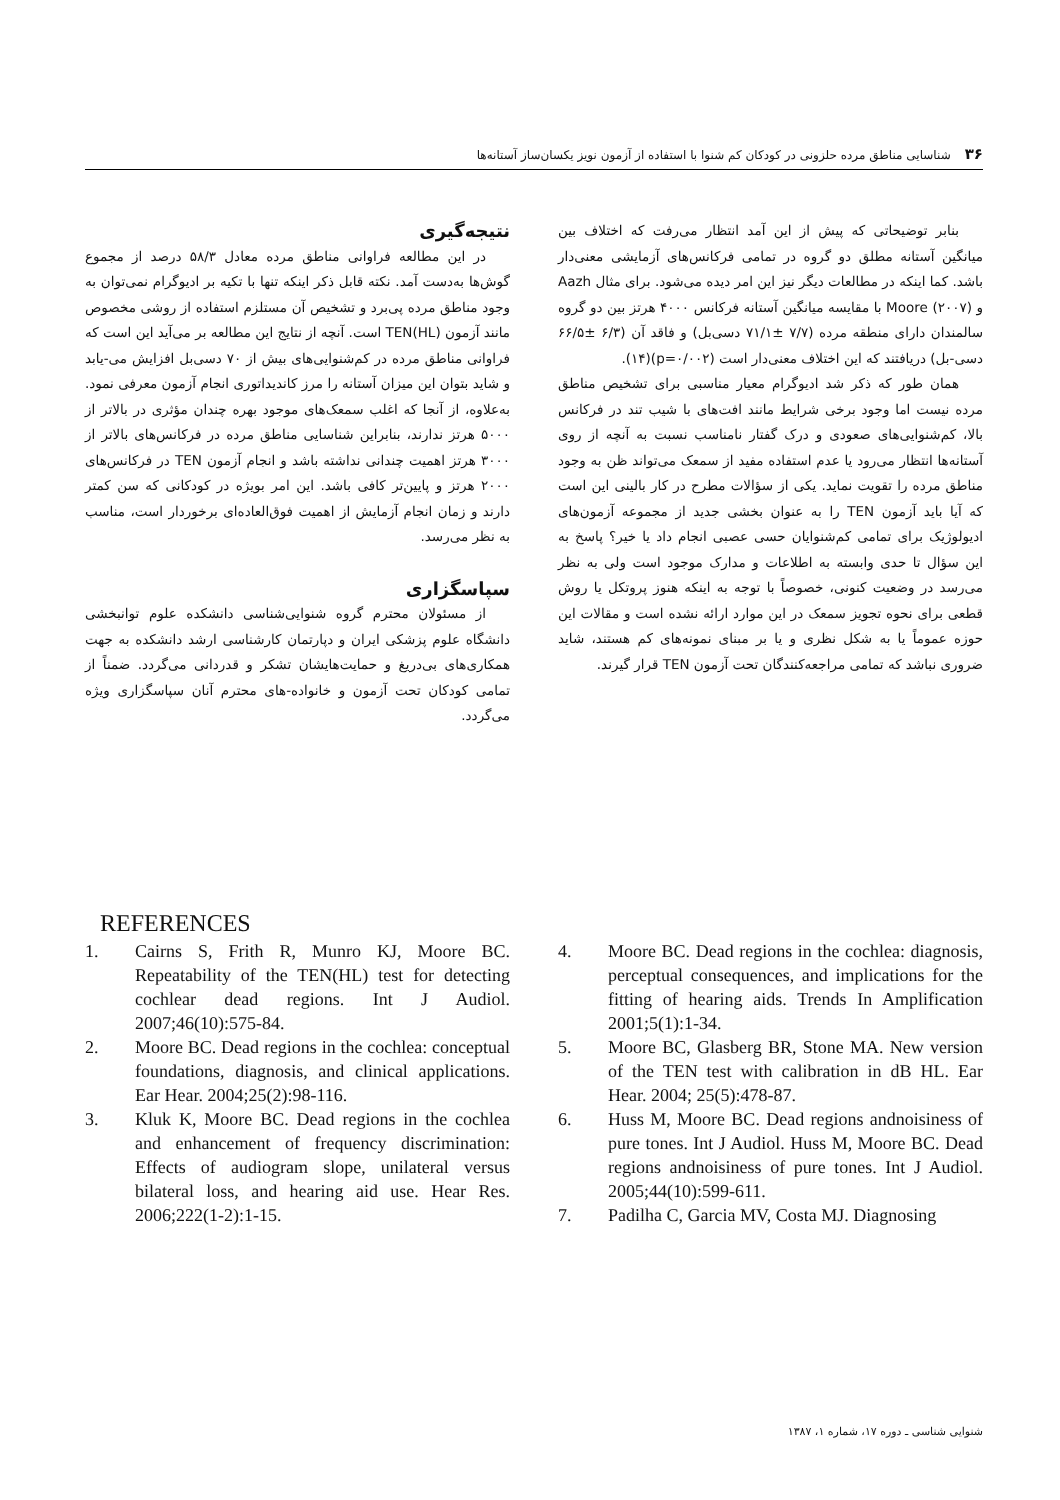۳۶شناسایی مناطق مرده حلزونی در کودکان کم شنوا با استفاده از آزمون نویز یکسان‌ساز آستانه‌ها
بنابر توضیحاتی که پیش از این آمد انتظار می‌رفت که اختلاف بین میانگین آستانه مطلق دو گروه در تمامی فرکانس‌های آزمایشی معنی‌دار باشد. کما اینکه در مطالعات دیگر نیز این امر دیده می‌شود. برای مثال Aazh و Moore (۲۰۰۷) با مقایسه میانگین آستانه فرکانس ۴۰۰۰ هرتز بین دو گروه سالمندان دارای منطقه مرده (۷/۷ ±۷۱/۱ دسی‌بل) و فاقد آن (۶/۳ ±۶۶/۵ دسی-بل) دریافتند که این اختلاف معنی‌دار است (p=۰/۰۰۲)(۱۴).
همان طور که ذکر شد ادیوگرام معیار مناسبی برای تشخیص مناطق مرده نیست اما وجود برخی شرایط مانند افت‌های با شیب تند در فرکانس بالا، کم‌شنوایی‌های صعودی و درک گفتار نامناسب نسبت به آنچه از روی آستانه‌ها انتظار می‌رود یا عدم استفاده مفید از سمعک می‌تواند ظن به وجود مناطق مرده را تقویت نماید. یکی از سؤالات مطرح در کار بالینی این است که آیا باید آزمون TEN را به عنوان بخشی جدید از مجموعه آزمون‌های ادیولوژیک برای تمامی کم‌شنوایان حسی عصبی انجام داد یا خیر؟ پاسخ به این سؤال تا حدی وابسته به اطلاعات و مدارک موجود است ولی به نظر می‌رسد در وضعیت کنونی، خصوصاً با توجه به اینکه هنوز پروتکل یا روش قطعی برای نحوه تجویز سمعک در این موارد ارائه نشده است و مقالات این حوزه عموماً یا به شکل نظری و یا بر مبنای نمونه‌های کم هستند، شاید ضروری نباشد که تمامی مراجعه‌کنندگان تحت آزمون TEN قرار گیرند.
نتیجه‌گیری
در این مطالعه فراوانی مناطق مرده معادل ۵۸/۳ درصد از مجموع گوش‌ها به‌دست آمد. نکته قابل ذکر اینکه تنها با تکیه بر ادیوگرام نمی‌توان به وجود مناطق مرده پی‌برد و تشخیص آن مستلزم استفاده از روشی مخصوص مانند آزمون TEN(HL) است. آنچه از نتایج این مطالعه بر می‌آید این است که فراوانی مناطق مرده در کم‌شنوایی‌های بیش از ۷۰ دسی‌بل افزایش می-یابد و شاید بتوان این میزان آستانه را مرز کاندیداتوری انجام آزمون معرفی نمود. به‌علاوه، از آنجا که اغلب سمعک‌های موجود بهره چندان مؤثری در بالاتر از ۵۰۰۰ هرتز ندارند، بنابراین شناسایی مناطق مرده در فرکانس‌های بالاتر از ۳۰۰۰ هرتز اهمیت چندانی نداشته باشد و انجام آزمون TEN در فرکانس‌های ۲۰۰۰ هرتز و پایین‌تر کافی باشد. این امر بویژه در کودکانی که سن کمتر دارند و زمان انجام آزمایش از اهمیت فوق‌العاده‌ای برخوردار است، مناسب به نظر می‌رسد.
سپاسگزاری
از مسئولان محترم گروه شنوایی‌شناسی دانشکده علوم توانبخشی دانشگاه علوم پزشکی ایران و دپارتمان کارشناسی ارشد دانشکده به جهت همکاری‌های بی‌دریغ و حمایت‌هایشان تشکر و قدردانی می‌گردد. ضمناً از تمامی کودکان تحت آزمون و خانواده-های محترم آنان سپاسگزاری ویژه می‌گردد.
REFERENCES
1. Cairns S, Frith R, Munro KJ, Moore BC. Repeatability of the TEN(HL) test for detecting cochlear dead regions. Int J Audiol. 2007;46(10):575-84.
2. Moore BC. Dead regions in the cochlea: conceptual foundations, diagnosis, and clinical applications. Ear Hear. 2004;25(2):98-116.
3. Kluk K, Moore BC. Dead regions in the cochlea and enhancement of frequency discrimination: Effects of audiogram slope, unilateral versus bilateral loss, and hearing aid use. Hear Res. 2006;222(1-2):1-15.
4. Moore BC. Dead regions in the cochlea: diagnosis, perceptual consequences, and implications for the fitting of hearing aids. Trends In Amplification 2001;5(1):1-34.
5. Moore BC, Glasberg BR, Stone MA. New version of the TEN test with calibration in dB HL. Ear Hear. 2004; 25(5):478-87.
6. Huss M, Moore BC. Dead regions andnoisiness of pure tones. Int J Audiol. Huss M, Moore BC. Dead regions andnoisiness of pure tones. Int J Audiol. 2005;44(10):599-611.
7. Padilha C, Garcia MV, Costa MJ. Diagnosing
شنوایی شناسی ـ دوره ۱۷، شماره ۱، ۱۳۸۷